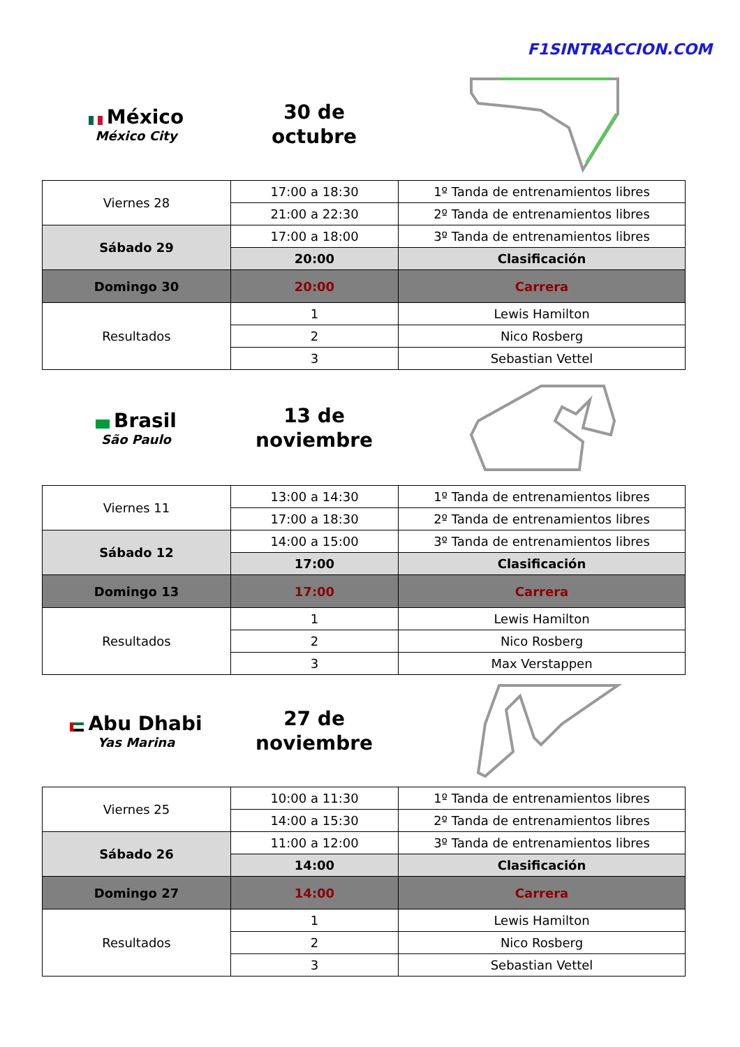F1SINTRACCION.COM
México
México City
30 de
octubre
| Viernes 28 | 17:00 a 18:30 | 1º Tanda de entrenamientos libres |
| | 21:00 a 22:30 | 2º Tanda de entrenamientos libres |
| Sábado 29 | 17:00 a 18:00 | 3º Tanda de entrenamientos libres |
| | 20:00 | Clasificación |
| Domingo 30 | 20:00 | Carrera |
| Resultados | 1 | Lewis Hamilton |
| | 2 | Nico Rosberg |
| | 3 | Sebastian Vettel |
Brasil
São Paulo
13 de
noviembre
| Viernes 11 | 13:00 a 14:30 | 1º Tanda de entrenamientos libres |
| | 17:00 a 18:30 | 2º Tanda de entrenamientos libres |
| Sábado 12 | 14:00 a 15:00 | 3º Tanda de entrenamientos libres |
| | 17:00 | Clasificación |
| Domingo 13 | 17:00 | Carrera |
| Resultados | 1 | Lewis Hamilton |
| | 2 | Nico Rosberg |
| | 3 | Max Verstappen |
Abu Dhabi
Yas Marina
27 de
noviembre
| Viernes 25 | 10:00 a 11:30 | 1º Tanda de entrenamientos libres |
| | 14:00 a 15:30 | 2º Tanda de entrenamientos libres |
| Sábado 26 | 11:00 a 12:00 | 3º Tanda de entrenamientos libres |
| | 14:00 | Clasificación |
| Domingo 27 | 14:00 | Carrera |
| Resultados | 1 | Lewis Hamilton |
| | 2 | Nico Rosberg |
| | 3 | Sebastian Vettel |